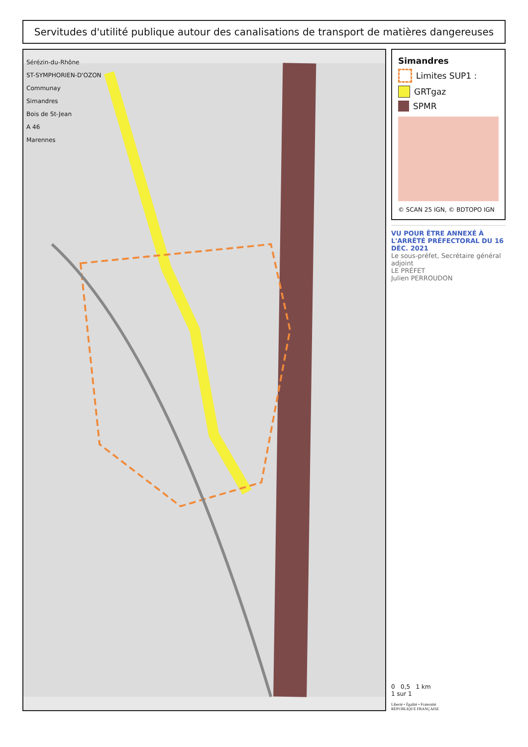Servitudes d'utilité publique autour des canalisations de transport de matières dangereuses
Sérézin-du-Rhône
ST-SYMPHORIEN-D'OZON
Communay
Simandres
Bois de St-Jean
A 46
Marennes
Simandres
Limites SUP1 :
GRTgaz
SPMR
© SCAN 25 IGN, © BDTOPO IGN
VU POUR ÊTRE ANNEXÉ À L'ARRÊTÉ PRÉFECTORAL DU 16 DÉC. 2021
Le sous-préfet, Secrétaire général adjoint
LE PRÉFET
Julien PERROUDON
0 0,5 1 km
1 sur 1
Liberté • Égalité • Fraternité
RÉPUBLIQUE FRANÇAISE